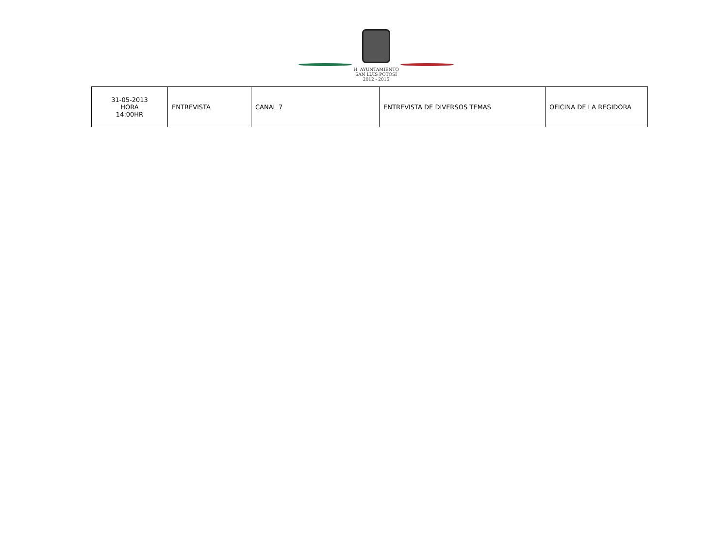H. AYUNTAMIENTO
SAN LUIS POTOSÍ
2012 - 2015
| 31-05-2013 HORA 14:00HR | ENTREVISTA | CANAL 7 | ENTREVISTA DE DIVERSOS TEMAS | OFICINA DE LA REGIDORA |